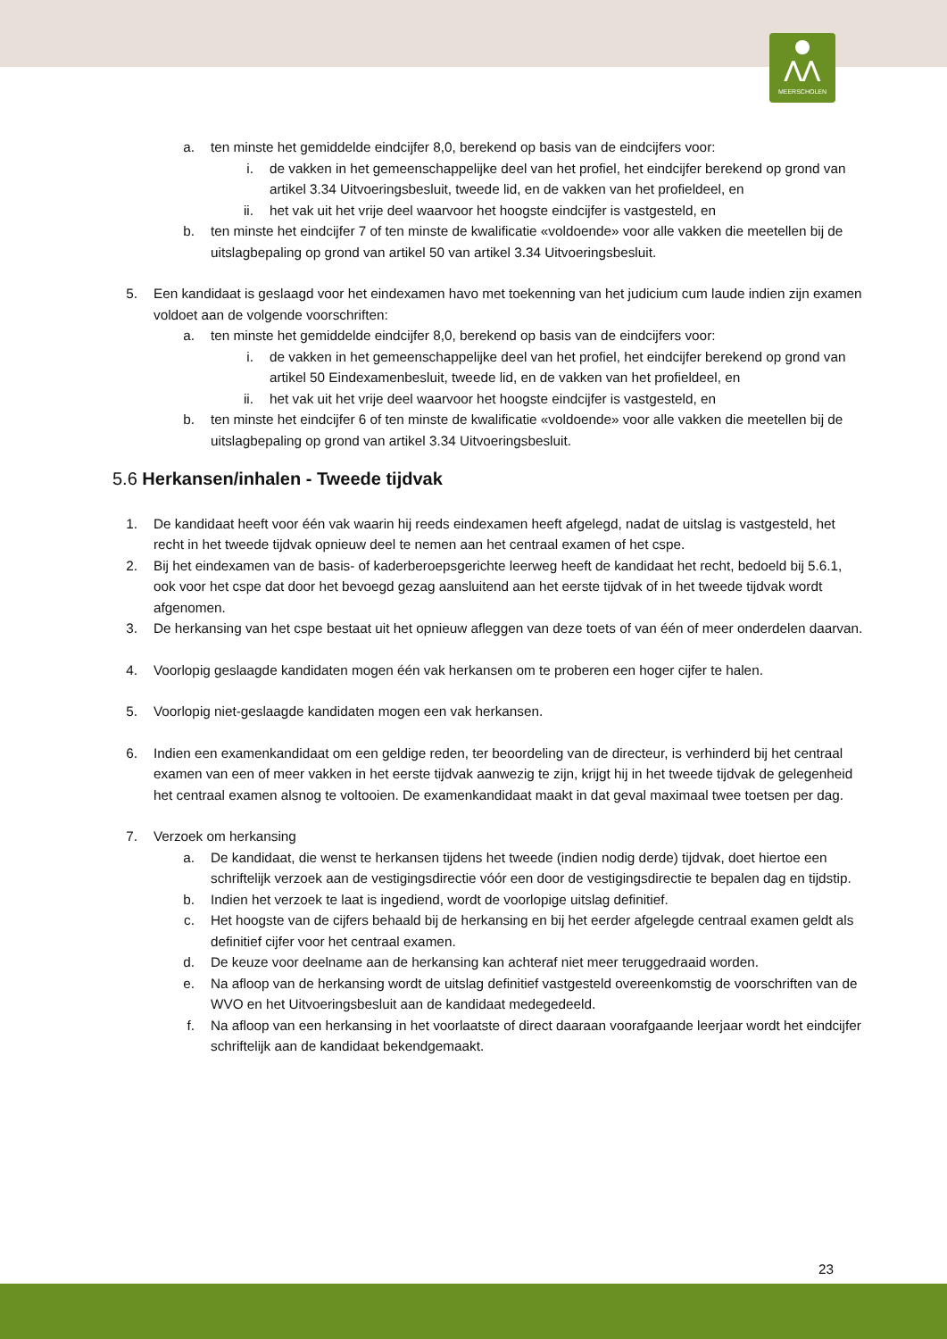⋀⋀
MEERSCHOLEN
a. ten minste het gemiddelde eindcijfer 8,0, berekend op basis van de eindcijfers voor:
i. de vakken in het gemeenschappelijke deel van het profiel, het eindcijfer berekend op grond van artikel 3.34 Uitvoeringsbesluit, tweede lid, en de vakken van het profieldeel, en
ii. het vak uit het vrije deel waarvoor het hoogste eindcijfer is vastgesteld, en
b. ten minste het eindcijfer 7 of ten minste de kwalificatie «voldoende» voor alle vakken die meetellen bij de uitslagbepaling op grond van artikel 50 van artikel 3.34 Uitvoeringsbesluit.
5. Een kandidaat is geslaagd voor het eindexamen havo met toekenning van het judicium cum laude indien zijn examen voldoet aan de volgende voorschriften:
a. ten minste het gemiddelde eindcijfer 8,0, berekend op basis van de eindcijfers voor:
i. de vakken in het gemeenschappelijke deel van het profiel, het eindcijfer berekend op grond van artikel 50 Eindexamenbesluit, tweede lid, en de vakken van het profieldeel, en
ii. het vak uit het vrije deel waarvoor het hoogste eindcijfer is vastgesteld, en
b. ten minste het eindcijfer 6 of ten minste de kwalificatie «voldoende» voor alle vakken die meetellen bij de uitslagbepaling op grond van artikel 3.34 Uitvoeringsbesluit.
5.6 Herkansen/inhalen - Tweede tijdvak
1. De kandidaat heeft voor één vak waarin hij reeds eindexamen heeft afgelegd, nadat de uitslag is vastgesteld, het recht in het tweede tijdvak opnieuw deel te nemen aan het centraal examen of het cspe.
2. Bij het eindexamen van de basis- of kaderberoepsgerichte leerweg heeft de kandidaat het recht, bedoeld bij 5.6.1, ook voor het cspe dat door het bevoegd gezag aansluitend aan het eerste tijdvak of in het tweede tijdvak wordt afgenomen.
3. De herkansing van het cspe bestaat uit het opnieuw afleggen van deze toets of van één of meer onderdelen daarvan.
4. Voorlopig geslaagde kandidaten mogen één vak herkansen om te proberen een hoger cijfer te halen.
5. Voorlopig niet-geslaagde kandidaten mogen een vak herkansen.
6. Indien een examenkandidaat om een geldige reden, ter beoordeling van de directeur, is verhinderd bij het centraal examen van een of meer vakken in het eerste tijdvak aanwezig te zijn, krijgt hij in het tweede tijdvak de gelegenheid het centraal examen alsnog te voltooien. De examenkandidaat maakt in dat geval maximaal twee toetsen per dag.
7. Verzoek om herkansing
a. De kandidaat, die wenst te herkansen tijdens het tweede (indien nodig derde) tijdvak, doet hiertoe een schriftelijk verzoek aan de vestigingsdirectie vóór een door de vestigingsdirectie te bepalen dag en tijdstip.
b. Indien het verzoek te laat is ingediend, wordt de voorlopige uitslag definitief.
c. Het hoogste van de cijfers behaald bij de herkansing en bij het eerder afgelegde centraal examen geldt als definitief cijfer voor het centraal examen.
d. De keuze voor deelname aan de herkansing kan achteraf niet meer teruggedraaid worden.
e. Na afloop van de herkansing wordt de uitslag definitief vastgesteld overeenkomstig de voorschriften van de WVO en het Uitvoeringsbesluit aan de kandidaat medegedeeld.
f. Na afloop van een herkansing in het voorlaatste of direct daaraan voorafgaande leerjaar wordt het eindcijfer schriftelijk aan de kandidaat bekendgemaakt.
23